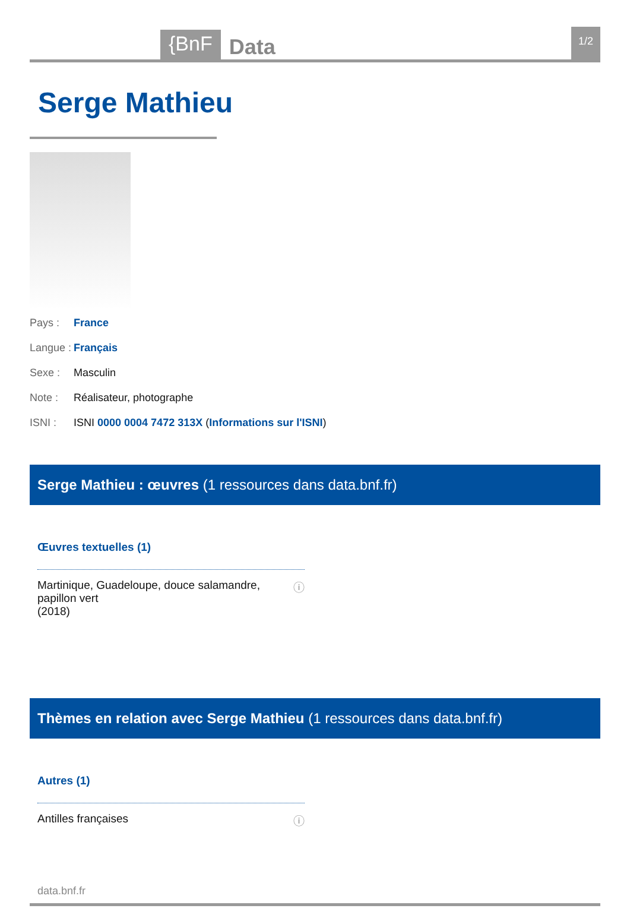{BnF Data 1/2
Serge Mathieu
Pays : France
Langue : Français
Sexe : Masculin
Note : Réalisateur, photographe
ISNI : ISNI 0000 0004 7472 313X (Informations sur l'ISNI)
Serge Mathieu : œuvres (1 ressources dans data.bnf.fr)
Œuvres textuelles (1)
Martinique, Guadeloupe, douce salamandre, papillon vert
(2018) ⓘ
Thèmes en relation avec Serge Mathieu (1 ressources dans data.bnf.fr)
Autres (1)
Antilles françaises ⓘ
data.bnf.fr